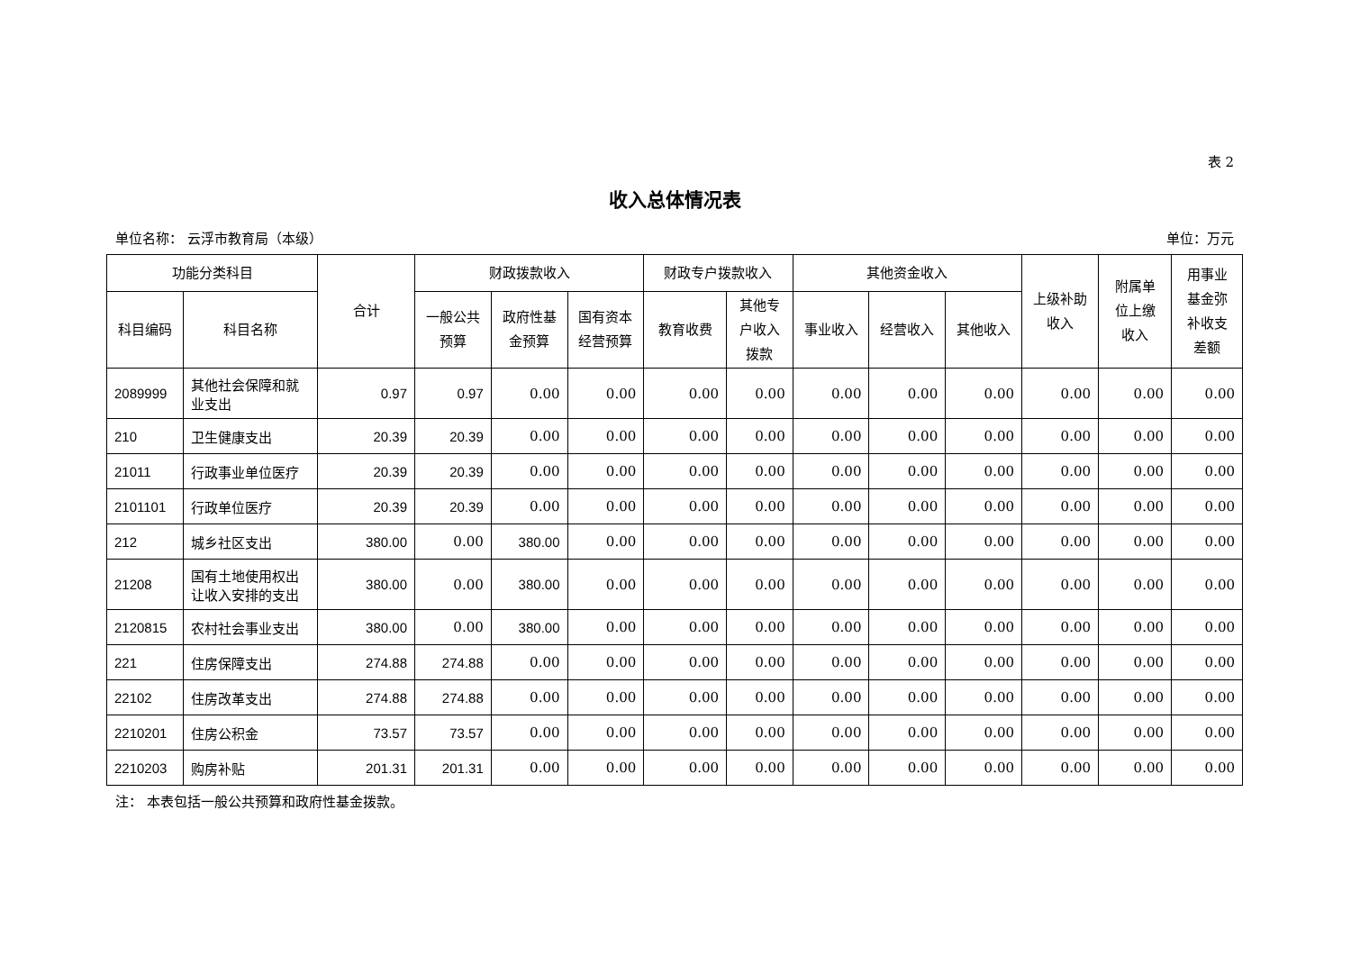表 2
收入总体情况表
单位名称： 云浮市教育局（本级） 单位：万元
| 功能分类科目 | | 合计 | 财政拨款收入 | | | 财政专户拨款收入 | | 其他资金收入 | | | 上级补助 收入 | 附属单 位上缴 收入 | 用事业 基金弥 补收支 差额 |
| --- | --- | --- | --- | --- | --- | --- | --- | --- | --- | --- | --- | --- | --- |
| 科目编码 | 科目名称 | | 一般公共 预算 | 政府性基 金预算 | 国有资本 经营预算 | 教育收费 | 其他专 户收入 拨款 | 事业收入 | 经营收入 | 其他收入 | | | |
| 2089999 | 其他社会保障和就业支出 | 0.97 | 0.97 | 0.00 | 0.00 | 0.00 | 0.00 | 0.00 | 0.00 | 0.00 | 0.00 | 0.00 | 0.00 |
| 210 | 卫生健康支出 | 20.39 | 20.39 | 0.00 | 0.00 | 0.00 | 0.00 | 0.00 | 0.00 | 0.00 | 0.00 | 0.00 | 0.00 |
| 21011 | 行政事业单位医疗 | 20.39 | 20.39 | 0.00 | 0.00 | 0.00 | 0.00 | 0.00 | 0.00 | 0.00 | 0.00 | 0.00 | 0.00 |
| 2101101 | 行政单位医疗 | 20.39 | 20.39 | 0.00 | 0.00 | 0.00 | 0.00 | 0.00 | 0.00 | 0.00 | 0.00 | 0.00 | 0.00 |
| 212 | 城乡社区支出 | 380.00 | 0.00 | 380.00 | 0.00 | 0.00 | 0.00 | 0.00 | 0.00 | 0.00 | 0.00 | 0.00 | 0.00 |
| 21208 | 国有土地使用权出让收入安排的支出 | 380.00 | 0.00 | 380.00 | 0.00 | 0.00 | 0.00 | 0.00 | 0.00 | 0.00 | 0.00 | 0.00 | 0.00 |
| 2120815 | 农村社会事业支出 | 380.00 | 0.00 | 380.00 | 0.00 | 0.00 | 0.00 | 0.00 | 0.00 | 0.00 | 0.00 | 0.00 | 0.00 |
| 221 | 住房保障支出 | 274.88 | 274.88 | 0.00 | 0.00 | 0.00 | 0.00 | 0.00 | 0.00 | 0.00 | 0.00 | 0.00 | 0.00 |
| 22102 | 住房改革支出 | 274.88 | 274.88 | 0.00 | 0.00 | 0.00 | 0.00 | 0.00 | 0.00 | 0.00 | 0.00 | 0.00 | 0.00 |
| 2210201 | 住房公积金 | 73.57 | 73.57 | 0.00 | 0.00 | 0.00 | 0.00 | 0.00 | 0.00 | 0.00 | 0.00 | 0.00 | 0.00 |
| 2210203 | 购房补贴 | 201.31 | 201.31 | 0.00 | 0.00 | 0.00 | 0.00 | 0.00 | 0.00 | 0.00 | 0.00 | 0.00 | 0.00 |
注： 本表包括一般公共预算和政府性基金拨款。